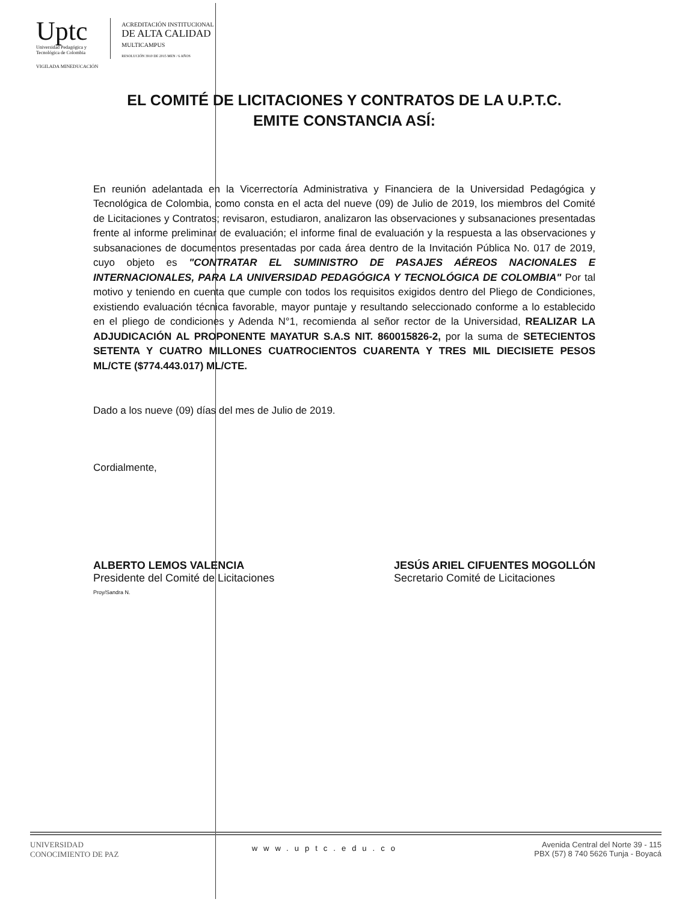Uptc
Universidad Pedagógica y
Tecnológica de Colombia
VIGILADA MINEDUCACIÓN
ACREDITACIÓN INSTITUCIONAL
DE ALTA CALIDAD
MULTICAMPUS
RESOLUCIÓN 3910 DE 2015 MEN / 6 AÑOS
EL COMITÉ DE LICITACIONES Y CONTRATOS DE LA U.P.T.C.
EMITE CONSTANCIA ASÍ:
En reunión adelantada en la Vicerrectoría Administrativa y Financiera de la Universidad Pedagógica y Tecnológica de Colombia, como consta en el acta del nueve (09) de Julio de 2019, los miembros del Comité de Licitaciones y Contratos; revisaron, estudiaron, analizaron las observaciones y subsanaciones presentadas frente al informe preliminar de evaluación; el informe final de evaluación y la respuesta a las observaciones y subsanaciones de documentos presentadas por cada área dentro de la Invitación Pública No. 017 de 2019, cuyo objeto es "CONTRATAR EL SUMINISTRO DE PASAJES AÉREOS NACIONALES E INTERNACIONALES, PARA LA UNIVERSIDAD PEDAGÓGICA Y TECNOLÓGICA DE COLOMBIA" Por tal motivo y teniendo en cuenta que cumple con todos los requisitos exigidos dentro del Pliego de Condiciones, existiendo evaluación técnica favorable, mayor puntaje y resultando seleccionado conforme a lo establecido en el pliego de condiciones y Adenda N°1, recomienda al señor rector de la Universidad, REALIZAR LA ADJUDICACIÓN AL PROPONENTE MAYATUR S.A.S NIT. 860015826-2, por la suma de SETECIENTOS SETENTA Y CUATRO MILLONES CUATROCIENTOS CUARENTA Y TRES MIL DIECISIETE PESOS ML/CTE ($774.443.017) ML/CTE.
Dado a los nueve (09) días del mes de Julio de 2019.
Cordialmente,
ALBERTO LEMOS VALENCIA
Presidente del Comité de Licitaciones
Proy/Sandra N.
JESÚS ARIEL CIFUENTES MOGOLLÓN
Secretario Comité de Licitaciones
UNIVERSIDAD
CONOCIMIENTO DE PAZ
www.uptc.edu.co
Avenida Central del Norte 39 - 115
PBX (57) 8 740 5626 Tunja - Boyacá